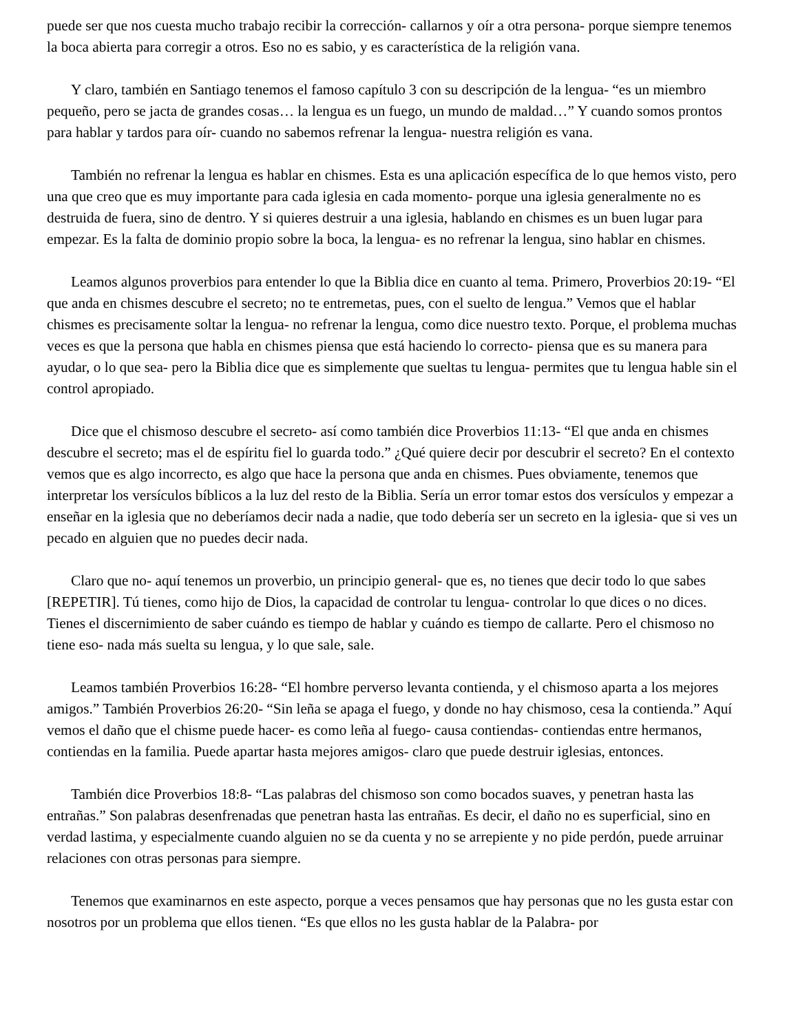puede ser que nos cuesta mucho trabajo recibir la corrección- callarnos y oír a otra persona- porque siempre tenemos la boca abierta para corregir a otros. Eso no es sabio, y es característica de la religión vana.
Y claro, también en Santiago tenemos el famoso capítulo 3 con su descripción de la lengua- “es un miembro pequeño, pero se jacta de grandes cosas… la lengua es un fuego, un mundo de maldad…” Y cuando somos prontos para hablar y tardos para oír- cuando no sabemos refrenar la lengua- nuestra religión es vana.
También no refrenar la lengua es hablar en chismes. Esta es una aplicación específica de lo que hemos visto, pero una que creo que es muy importante para cada iglesia en cada momento- porque una iglesia generalmente no es destruida de fuera, sino de dentro. Y si quieres destruir a una iglesia, hablando en chismes es un buen lugar para empezar. Es la falta de dominio propio sobre la boca, la lengua- es no refrenar la lengua, sino hablar en chismes.
Leamos algunos proverbios para entender lo que la Biblia dice en cuanto al tema. Primero, Proverbios 20:19- “El que anda en chismes descubre el secreto; no te entremetas, pues, con el suelto de lengua.” Vemos que el hablar chismes es precisamente soltar la lengua- no refrenar la lengua, como dice nuestro texto. Porque, el problema muchas veces es que la persona que habla en chismes piensa que está haciendo lo correcto- piensa que es su manera para ayudar, o lo que sea- pero la Biblia dice que es simplemente que sueltas tu lengua- permites que tu lengua hable sin el control apropiado.
Dice que el chismoso descubre el secreto- así como también dice Proverbios 11:13- “El que anda en chismes descubre el secreto; mas el de espíritu fiel lo guarda todo.” ¿Qué quiere decir por descubrir el secreto? En el contexto vemos que es algo incorrecto, es algo que hace la persona que anda en chismes. Pues obviamente, tenemos que interpretar los versículos bíblicos a la luz del resto de la Biblia. Sería un error tomar estos dos versículos y empezar a enseñar en la iglesia que no deberíamos decir nada a nadie, que todo debería ser un secreto en la iglesia- que si ves un pecado en alguien que no puedes decir nada.
Claro que no- aquí tenemos un proverbio, un principio general- que es, no tienes que decir todo lo que sabes [REPETIR]. Tú tienes, como hijo de Dios, la capacidad de controlar tu lengua- controlar lo que dices o no dices. Tienes el discernimiento de saber cuándo es tiempo de hablar y cuándo es tiempo de callarte. Pero el chismoso no tiene eso- nada más suelta su lengua, y lo que sale, sale.
Leamos también Proverbios 16:28- “El hombre perverso levanta contienda, y el chismoso aparta a los mejores amigos.” También Proverbios 26:20- “Sin leña se apaga el fuego, y donde no hay chismoso, cesa la contienda.” Aquí vemos el daño que el chisme puede hacer- es como leña al fuego- causa contiendas- contiendas entre hermanos, contiendas en la familia. Puede apartar hasta mejores amigos- claro que puede destruir iglesias, entonces.
También dice Proverbios 18:8- “Las palabras del chismoso son como bocados suaves, y penetran hasta las entrañas.” Son palabras desenfrenadas que penetran hasta las entrañas. Es decir, el daño no es superficial, sino en verdad lastima, y especialmente cuando alguien no se da cuenta y no se arrepiente y no pide perdón, puede arruinar relaciones con otras personas para siempre.
Tenemos que examinarnos en este aspecto, porque a veces pensamos que hay personas que no les gusta estar con nosotros por un problema que ellos tienen. “Es que ellos no les gusta hablar de la Palabra- por